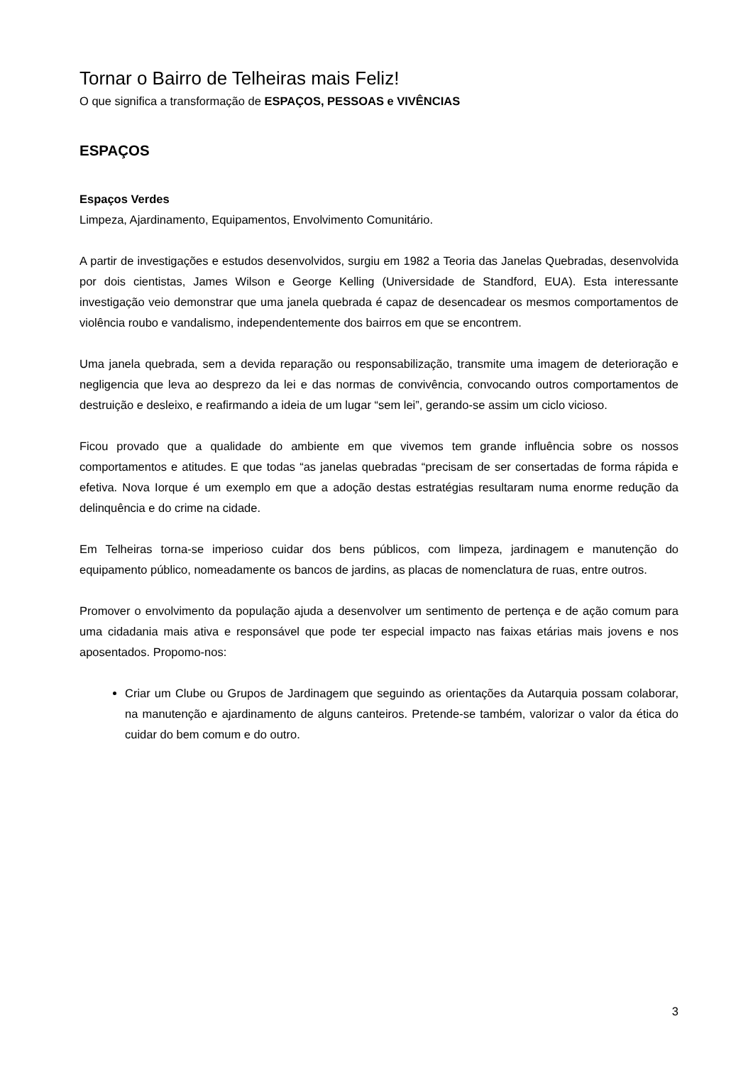Tornar o Bairro de Telheiras mais Feliz!
O que significa a transformação de ESPAÇOS, PESSOAS e VIVÊNCIAS
ESPAÇOS
Espaços Verdes
Limpeza, Ajardinamento, Equipamentos, Envolvimento Comunitário.
A partir de investigações e estudos desenvolvidos, surgiu em 1982 a Teoria das Janelas Quebradas, desenvolvida por dois cientistas, James Wilson e George Kelling (Universidade de Standford, EUA). Esta interessante investigação veio demonstrar que uma janela quebrada é capaz de desencadear os mesmos comportamentos de violência roubo e vandalismo, independentemente dos bairros em que se encontrem.
Uma janela quebrada, sem a devida reparação ou responsabilização, transmite uma imagem de deterioração e negligencia que leva ao desprezo da lei e das normas de convivência, convocando outros comportamentos de destruição e desleixo, e reafirmando a ideia de um lugar “sem lei”, gerando-se assim um ciclo vicioso.
Ficou provado que a qualidade do ambiente em que vivemos tem grande influência sobre os nossos comportamentos e atitudes. E que todas “as janelas quebradas “precisam de ser consertadas de forma rápida e efetiva. Nova Iorque é um exemplo em que a adoção destas estratégias resultaram numa enorme redução da delinquência e do crime na cidade.
Em Telheiras torna-se imperioso cuidar dos bens públicos, com limpeza, jardinagem e manutenção do equipamento público, nomeadamente os bancos de jardins, as placas de nomenclatura de ruas, entre outros.
Promover o envolvimento da população ajuda a desenvolver um sentimento de pertença e de ação comum para uma cidadania mais ativa e responsável que pode ter especial impacto nas faixas etárias mais jovens e nos aposentados. Propomo-nos:
Criar um Clube ou Grupos de Jardinagem que seguindo as orientações da Autarquia possam colaborar, na manutenção e ajardinamento de alguns canteiros. Pretende-se também, valorizar o valor da ética do cuidar do bem comum e do outro.
3